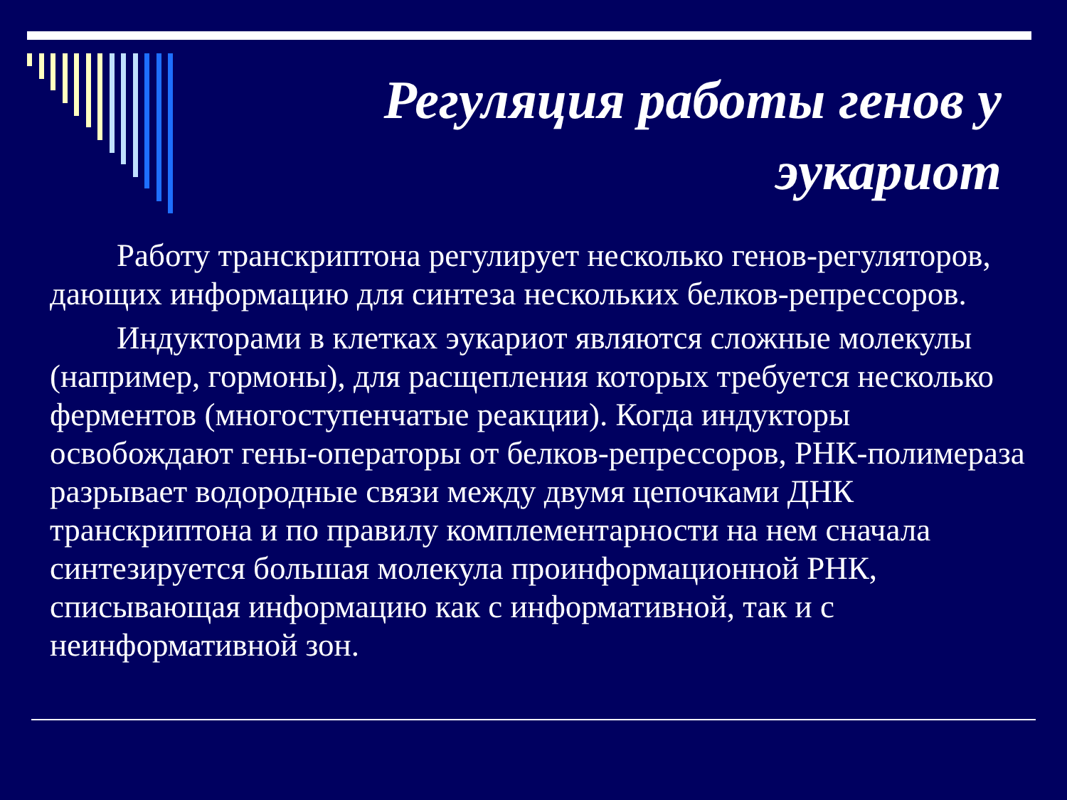Регуляция работы генов у эукариот
Работу транскриптона регулирует несколько генов-регуляторов, дающих информацию для синтеза нескольких белков-репрессоров.
Индукторами в клетках эукариот являются сложные молекулы (например, гормоны), для расщепления которых требуется несколько ферментов (многоступенчатые реакции). Когда индукторы освобождают гены-операторы от белков-репрессоров, РНК-полимераза разрывает водородные связи между двумя цепочками ДНК транскриптона и по правилу комплементарности на нем сначала синтезируется большая молекула проинформационной РНК, списывающая информацию как с информативной, так и с неинформативной зон.